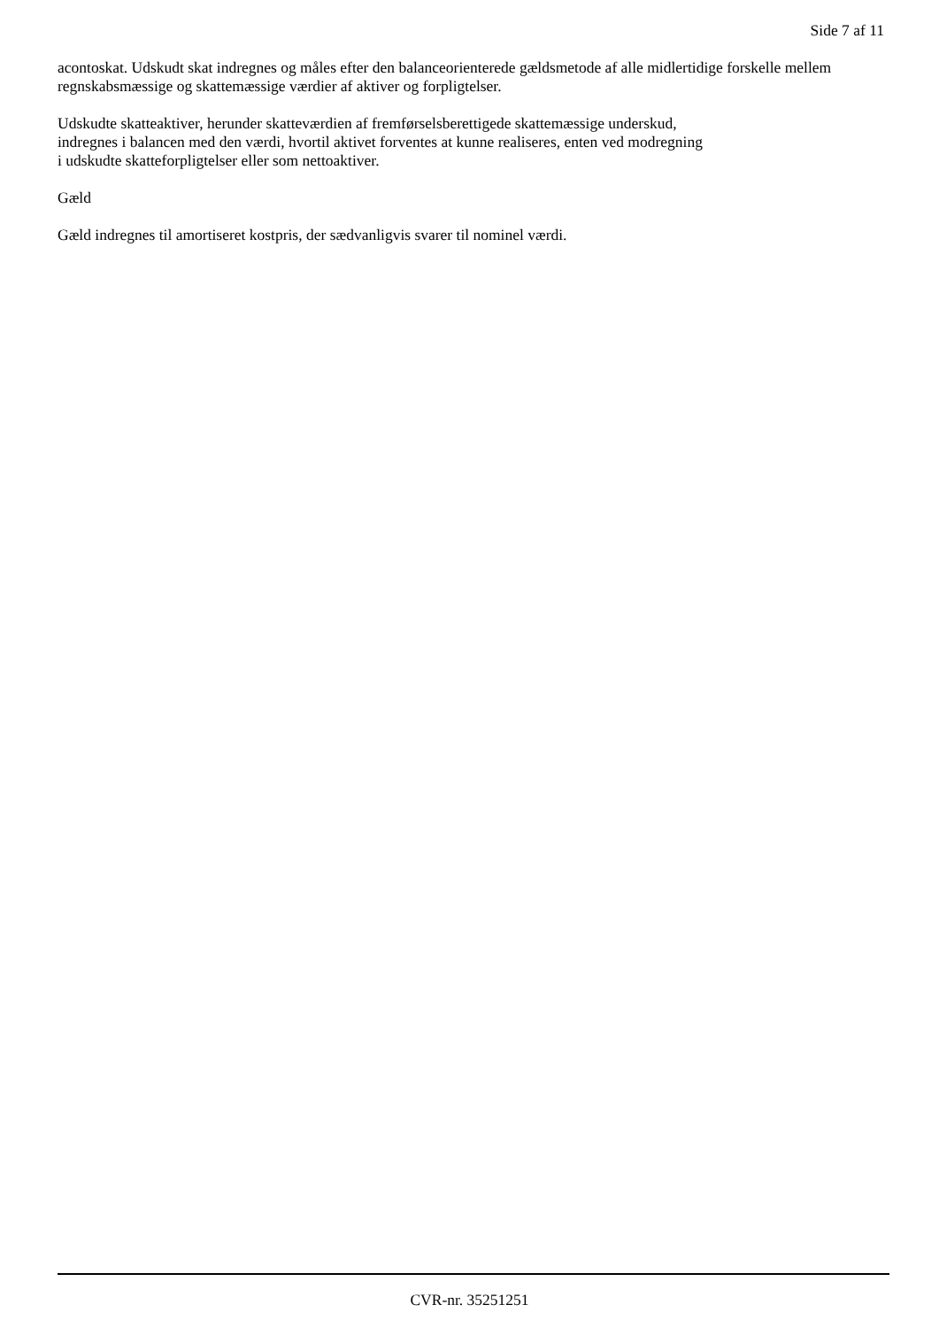Side 7 af 11
acontoskat. Udskudt skat indregnes og måles efter den balanceorienterede gældsmetode af alle midlertidige forskelle mellem regnskabsmæssige og skattemæssige værdier af aktiver og forpligtelser.
Udskudte skatteaktiver, herunder skatteværdien af fremførselsberettigede skattemæssige underskud,
indregnes i balancen med den værdi, hvortil aktivet forventes at kunne realiseres, enten ved modregning
i udskudte skatteforpligtelser eller som nettoaktiver.
Gæld
Gæld indregnes til amortiseret kostpris, der sædvanligvis svarer til nominel værdi.
CVR-nr. 35251251